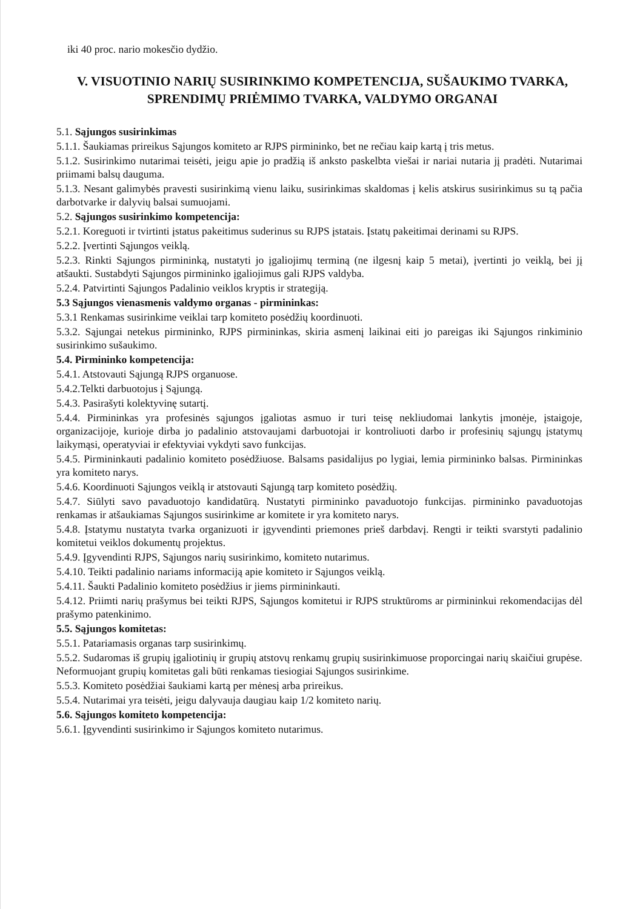iki 40 proc. nario mokesčio dydžio.
V. VISUOTINIO NARIŲ SUSIRINKIMO KOMPETENCIJA, SUŠAUKIMO TVARKA, SPRENDIMŲ PRIĖMIMO TVARKA, VALDYMO ORGANAI
5.1. Sąjungos susirinkimas
5.1.1. Šaukiamas prireikus Sąjungos komiteto ar RJPS pirmininko, bet ne rečiau kaip kartą į tris metus.
5.1.2. Susirinkimo nutarimai teisėti, jeigu apie jo pradžią iš anksto paskelbta viešai ir nariai nutaria jį pradėti. Nutarimai priimami balsų dauguma.
5.1.3. Nesant galimybės pravesti susirinkimą vienu laiku, susirinkimas skaldomas į kelis atskirus susirinkimus su tą pačia darbotvarke ir dalyvių balsai sumuojami.
5.2. Sąjungos susirinkimo kompetencija:
5.2.1. Koreguoti ir tvirtinti įstatus pakeitimus suderinus su RJPS įstatais. Įstatų pakeitimai derinami su RJPS.
5.2.2. Įvertinti Sąjungos veiklą.
5.2.3. Rinkti Sąjungos pirmininką, nustatyti jo įgaliojimų terminą (ne ilgesnį kaip 5 metai), įvertinti jo veiklą, bei jį atšaukti. Sustabdyti Sąjungos pirmininko įgaliojimus gali RJPS valdyba.
5.2.4. Patvirtinti Sąjungos Padalinio veiklos kryptis ir strategiją.
5.3 Sąjungos vienasmenis valdymo organas - pirmininkas:
5.3.1 Renkamas susirinkime veiklai tarp komiteto posėdžių koordinuoti.
5.3.2. Sąjungai netekus pirmininko, RJPS pirmininkas, skiria asmenį laikinai eiti jo pareigas iki Sąjungos rinkiminio susirinkimo sušaukimo.
5.4. Pirmininko kompetencija:
5.4.1. Atstovauti Sąjungą RJPS organuose.
5.4.2.Telkti darbuotojus į Sąjungą.
5.4.3. Pasirašyti kolektyvinę sutartį.
5.4.4. Pirmininkas yra profesinės sąjungos įgaliotas asmuo ir turi teisę nekliudomai lankytis įmonėje, įstaigoje, organizacijoje, kurioje dirba jo padalinio atstovaujami darbuotojai ir kontroliuoti darbo ir profesinių sąjungų įstatymų laikymąsi, operatyviai ir efektyviai vykdyti savo funkcijas.
5.4.5. Pirmininkauti padalinio komiteto posėdžiuose. Balsams pasidalijus po lygiai, lemia pirmininko balsas. Pirmininkas yra komiteto narys.
5.4.6. Koordinuoti Sąjungos veiklą ir atstovauti Sąjungą tarp komiteto posėdžių.
5.4.7. Siūlyti savo pavaduotojo kandidatūrą. Nustatyti pirmininko pavaduotojo funkcijas. pirmininko pavaduotojas renkamas ir atšaukiamas Sąjungos susirinkime ar komitete ir yra komiteto narys.
5.4.8. Įstatymu nustatyta tvarka organizuoti ir įgyvendinti priemones prieš darbdavį. Rengti ir teikti svarstyti padalinio komitetui veiklos dokumentų projektus.
5.4.9. Įgyvendinti RJPS, Sąjungos narių susirinkimo, komiteto nutarimus.
5.4.10. Teikti padalinio nariams informaciją apie komiteto ir Sąjungos veiklą.
5.4.11. Šaukti Padalinio komiteto posėdžius ir jiems pirmininkauti.
5.4.12. Priimti narių prašymus bei teikti RJPS, Sąjungos komitetui ir RJPS struktūroms ar pirmininkui rekomendacijas dėl prašymo patenkinimo.
5.5. Sąjungos komitetas:
5.5.1. Patariamasis organas tarp susirinkimų.
5.5.2. Sudaromas iš grupių įgaliotinių ir grupių atstovų renkamų grupių susirinkimuose proporcingai narių skaičiui grupėse. Neformuojant grupių komitetas gali būti renkamas tiesiogiai Sąjungos susirinkime.
5.5.3. Komiteto posėdžiai šaukiami kartą per mėnesį arba prireikus.
5.5.4. Nutarimai yra teisėti, jeigu dalyvauja daugiau kaip 1/2 komiteto narių.
5.6. Sąjungos komiteto kompetencija:
5.6.1. Įgyvendinti susirinkimo ir Sąjungos komiteto nutarimus.